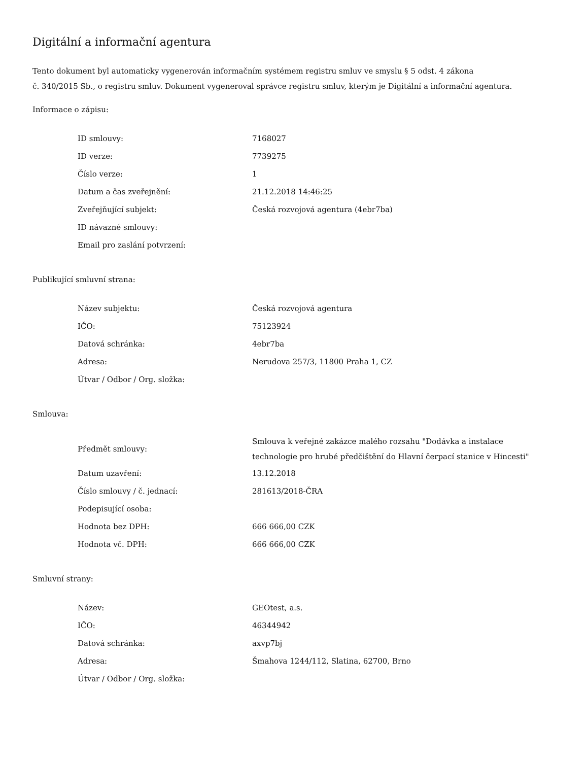Digitální a informační agentura
Tento dokument byl automaticky vygenerován informačním systémem registru smluv ve smyslu § 5 odst. 4 zákona
č. 340/2015 Sb., o registru smluv. Dokument vygeneroval správce registru smluv, kterým je Digitální a informační agentura.
Informace o zápisu:
| ID smlouvy: | 7168027 |
| ID verze: | 7739275 |
| Číslo verze: | 1 |
| Datum a čas zveřejnění: | 21.12.2018 14:46:25 |
| Zveřejňující subjekt: | Česká rozvojová agentura (4ebr7ba) |
| ID návazné smlouvy: | |
| Email pro zaslání potvrzení: | |
Publikující smluvní strana:
| Název subjektu: | Česká rozvojová agentura |
| IČO: | 75123924 |
| Datová schránka: | 4ebr7ba |
| Adresa: | Nerudova 257/3, 11800 Praha 1, CZ |
| Útvar / Odbor / Org. složka: | |
Smlouva:
| Předmět smlouvy: | Smlouva k veřejné zakázce malého rozsahu "Dodávka a instalace technologie pro hrubé předčištění do Hlavní čerpací stanice v Hincesti" |
| Datum uzavření: | 13.12.2018 |
| Číslo smlouvy / č. jednací: | 281613/2018-ČRA |
| Podepisující osoba: | |
| Hodnota bez DPH: | 666 666,00 CZK |
| Hodnota vč. DPH: | 666 666,00 CZK |
Smluvní strany:
| Název: | GEOtest, a.s. |
| IČO: | 46344942 |
| Datová schránka: | axvp7bj |
| Adresa: | Šmahova 1244/112, Slatina, 62700, Brno |
| Útvar / Odbor / Org. složka: | |